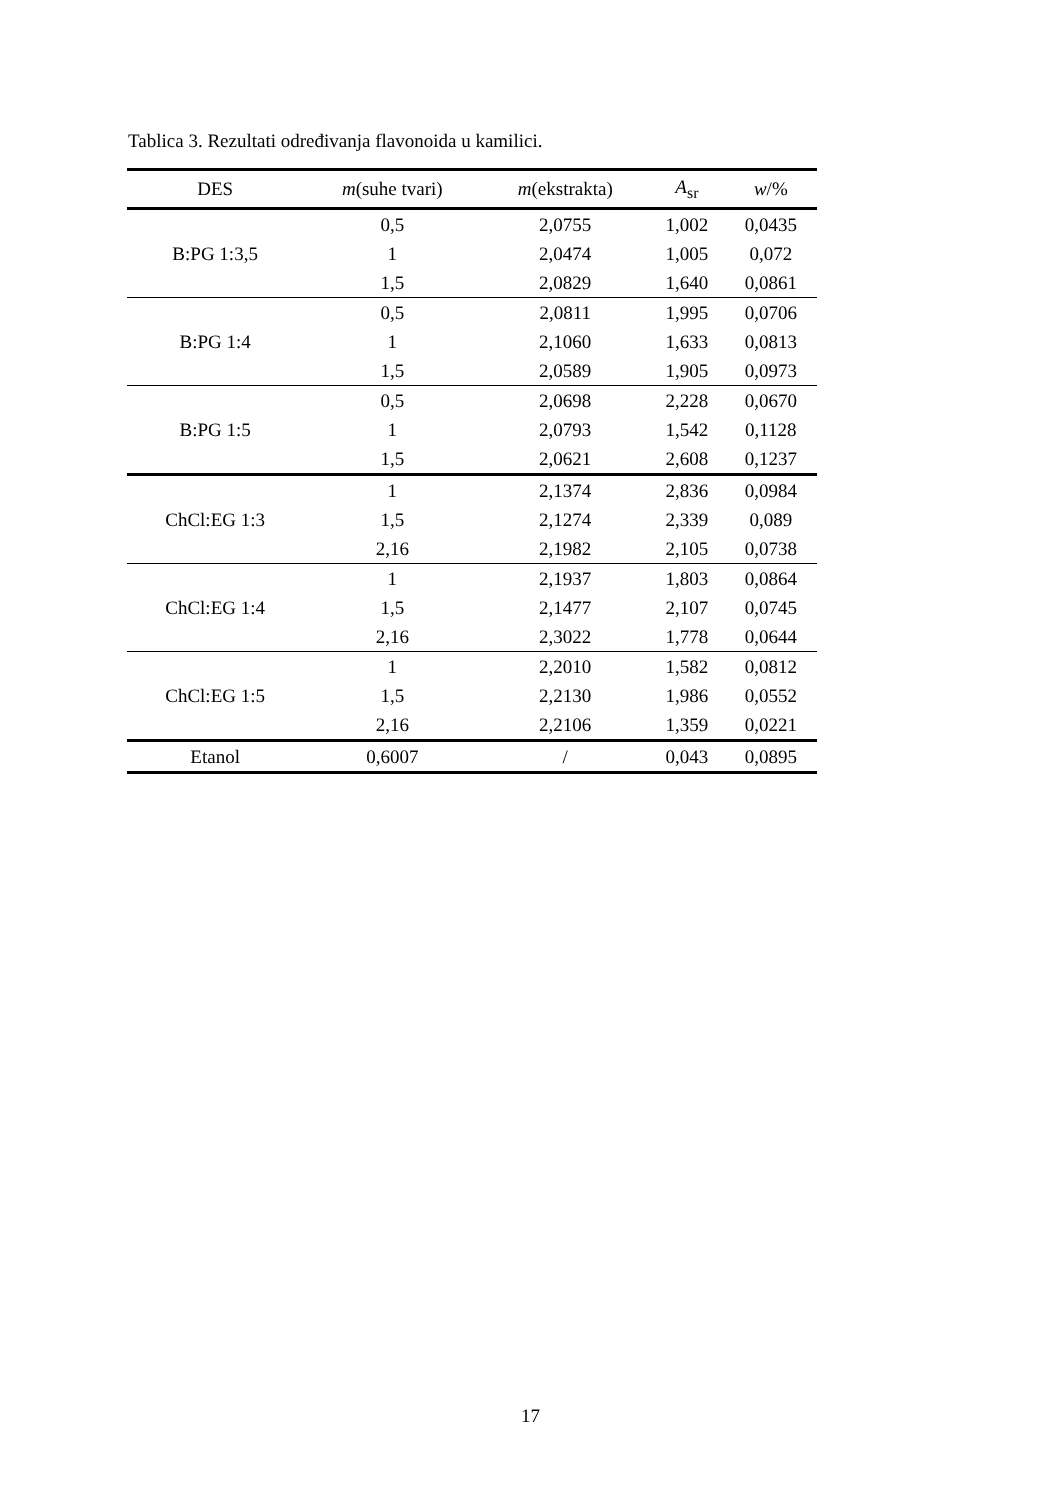Tablica 3. Rezultati određivanja flavonoida u kamilici.
| DES | m (suhe tvari) | m (ekstrakta) | A<sub>sr</sub> | w /% |
| --- | --- | --- | --- | --- |
| B:PG 1:3,5 | 0,5 | 2,0755 | 1,002 | 0,0435 |
| | 1 | 2,0474 | 1,005 | 0,072 |
| | 1,5 | 2,0829 | 1,640 | 0,0861 |
| B:PG 1:4 | 0,5 | 2,0811 | 1,995 | 0,0706 |
| | 1 | 2,1060 | 1,633 | 0,0813 |
| | 1,5 | 2,0589 | 1,905 | 0,0973 |
| B:PG 1:5 | 0,5 | 2,0698 | 2,228 | 0,0670 |
| | 1 | 2,0793 | 1,542 | 0,1128 |
| | 1,5 | 2,0621 | 2,608 | 0,1237 |
| ChCl:EG 1:3 | 1 | 2,1374 | 2,836 | 0,0984 |
| | 1,5 | 2,1274 | 2,339 | 0,089 |
| | 2,16 | 2,1982 | 2,105 | 0,0738 |
| ChCl:EG 1:4 | 1 | 2,1937 | 1,803 | 0,0864 |
| | 1,5 | 2,1477 | 2,107 | 0,0745 |
| | 2,16 | 2,3022 | 1,778 | 0,0644 |
| ChCl:EG 1:5 | 1 | 2,2010 | 1,582 | 0,0812 |
| | 1,5 | 2,2130 | 1,986 | 0,0552 |
| | 2,16 | 2,2106 | 1,359 | 0,0221 |
| Etanol | 0,6007 | / | 0,043 | 0,0895 |
17